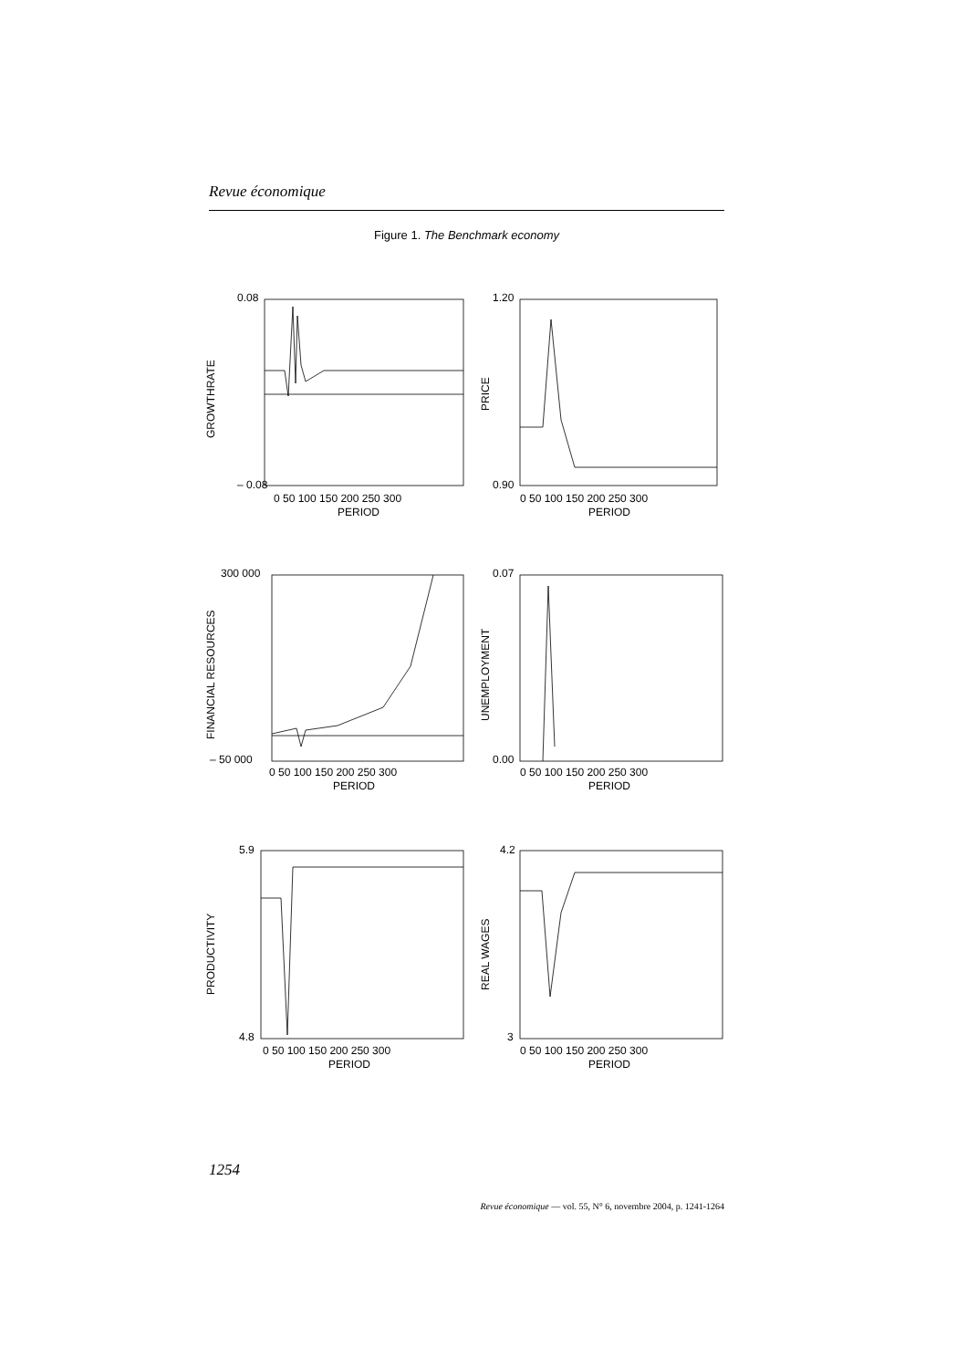Revue économique
Figure 1. The Benchmark economy
0.08
– 0.08
0 50 100 150 200 250 300
PERIOD
GROWTHRATE
1.20
0.90
0 50 100 150 200 250 300
PERIOD
PRICE
300 000
– 50 000
0 50 100 150 200 250 300
PERIOD
FINANCIAL RESOURCES
0.07
0.00
0 50 100 150 200 250 300
PERIOD
UNEMPLOYMENT
5.9
4.8
0 50 100 150 200 250 300
PERIOD
PRODUCTIVITY
4.2
3
0 50 100 150 200 250 300
PERIOD
REAL WAGES
1254
Revue économique — vol. 55, N° 6, novembre 2004, p. 1241-1264